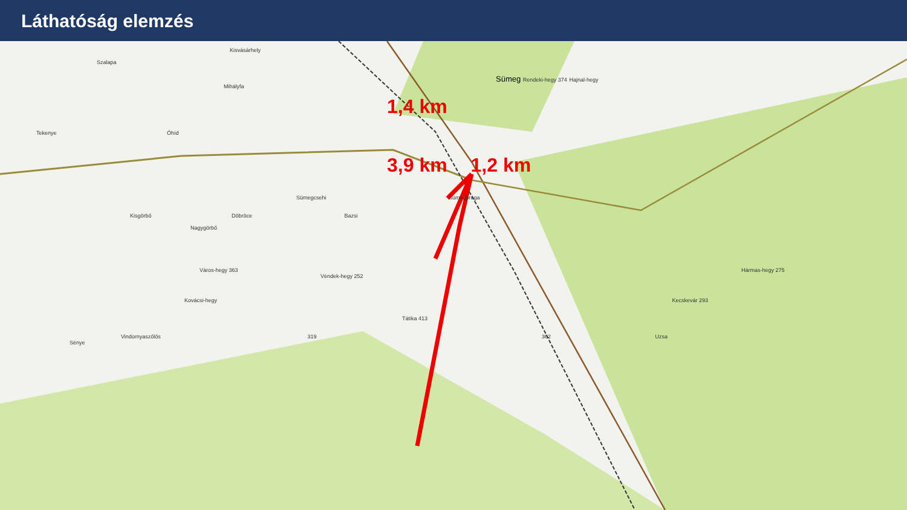Láthatóság elemzés
Kisvásárhely
Szalapa
Sümeg Rendeki-hegy 374 Hajnal-hegy
Mihályfa
1,4 km
Tekenye Óhíd
3,9 km 1,2 km
Sümegcsehi Sümegprága
Kisgörbő Döbröce Bazsi
Nagygörbő
Város-hegy 363 Hármas-hegy 275 Véndek-hegy 252
Kovácsi-hegy Kecskevár 293
Tátika 413
Vindornyaszőlős 319 362 Uzsa
Sénye